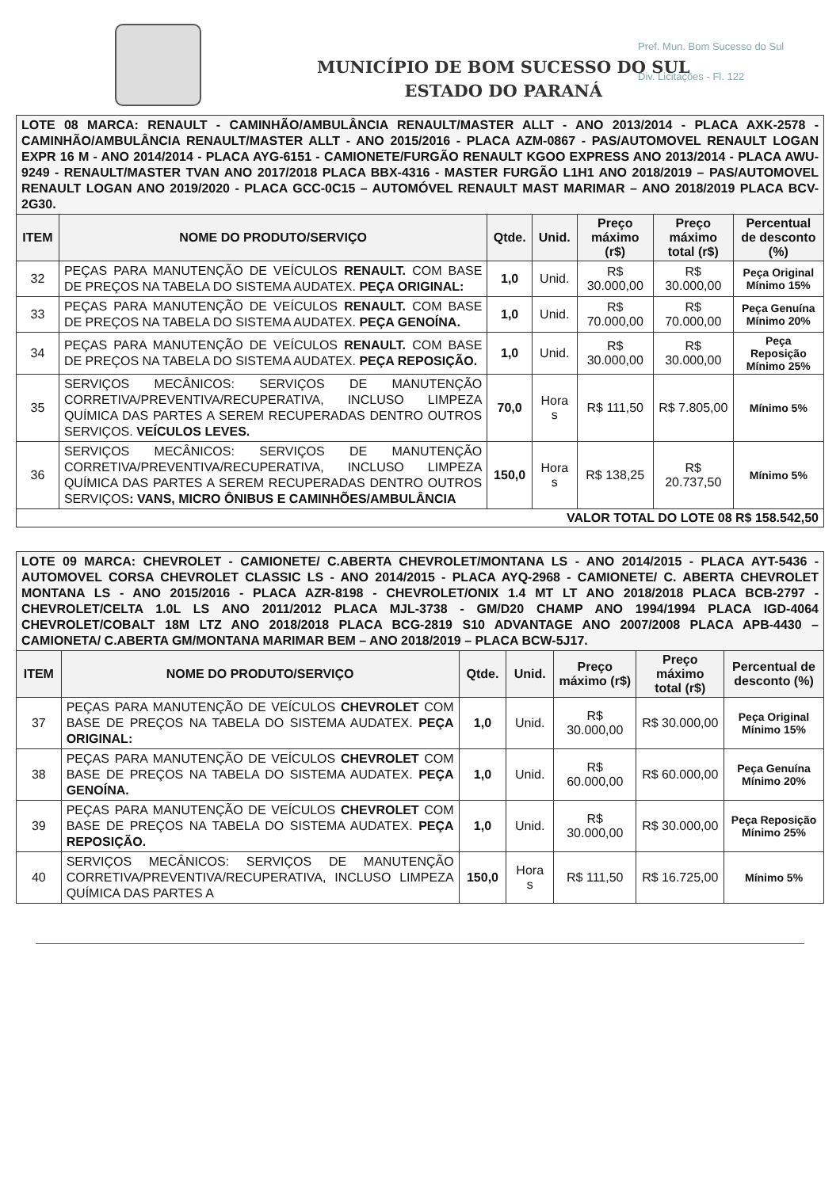Pref. Mun. Bom Sucesso do Sul
Div. Licitações - Fl. 122
MUNICÍPIO DE BOM SUCESSO DO SUL
ESTADO DO PARANÁ
| LOTE 08 MARCA: RENAULT - CAMINHÃO/AMBULÂNCIA RENAULT/MASTER ALLT - ANO 2013/2014 - PLACA AXK-2578 - CAMINHÃO/AMBULÂNCIA RENAULT/MASTER ALLT - ANO 2015/2016 - PLACA AZM-0867 - PAS/AUTOMOVEL RENAULT LOGAN EXPR 16 M - ANO 2014/2014 - PLACA AYG-6151 - CAMIONETE/FURGÃO RENAULT KGOO EXPRESS ANO 2013/2014 - PLACA AWU-9249 - RENAULT/MASTER TVAN ANO 2017/2018 PLACA BBX-4316 - MASTER FURGÃO L1H1 ANO 2018/2019 – PAS/AUTOMOVEL RENAULT LOGAN ANO 2019/2020 - PLACA GCC-0C15 – AUTOMÓVEL RENAULT MAST MARIMAR – ANO 2018/2019 PLACA BCV-2G30. | | | | | | |
| ITEM | NOME DO PRODUTO/SERVIÇO | Qtde. | Unid. | Preço máximo (r$) | Preço máximo total (r$) | Percentual de desconto (%) |
| 32 | PEÇAS PARA MANUTENÇÃO DE VEÍCULOS RENAULT. COM BASE DE PREÇOS NA TABELA DO SISTEMA AUDATEX. PEÇA ORIGINAL: | 1,0 | Unid. | R$ 30.000,00 | R$ 30.000,00 | Peça Original Mínimo 15% |
| 33 | PEÇAS PARA MANUTENÇÃO DE VEÍCULOS RENAULT. COM BASE DE PREÇOS NA TABELA DO SISTEMA AUDATEX. PEÇA GENOÍNA. | 1,0 | Unid. | R$ 70.000,00 | R$ 70.000,00 | Peça Genuína Mínimo 20% |
| 34 | PEÇAS PARA MANUTENÇÃO DE VEÍCULOS RENAULT. COM BASE DE PREÇOS NA TABELA DO SISTEMA AUDATEX. PEÇA REPOSIÇÃO. | 1,0 | Unid. | R$ 30.000,00 | R$ 30.000,00 | Peça Reposição Mínimo 25% |
| 35 | SERVIÇOS MECÂNICOS: SERVIÇOS DE MANUTENÇÃO CORRETIVA/PREVENTIVA/RECUPERATIVA, INCLUSO LIMPEZA QUÍMICA DAS PARTES A SEREM RECUPERADAS DENTRO OUTROS SERVIÇOS. VEÍCULOS LEVES. | 70,0 | Hora s | R$ 111,50 | R$ 7.805,00 | Mínimo 5% |
| 36 | SERVIÇOS MECÂNICOS: SERVIÇOS DE MANUTENÇÃO CORRETIVA/PREVENTIVA/RECUPERATIVA, INCLUSO LIMPEZA QUÍMICA DAS PARTES A SEREM RECUPERADAS DENTRO OUTROS SERVIÇOS : VANS, MICRO ÔNIBUS E CAMINHÕES/AMBULÂNCIA | 150,0 | Hora s | R$ 138,25 | R$ 20.737,50 | Mínimo 5% |
| VALOR TOTAL DO LOTE 08 R$ 158.542,50 | | | | | | |
| LOTE 09 MARCA: CHEVROLET - CAMIONETE/ C.ABERTA CHEVROLET/MONTANA LS - ANO 2014/2015 - PLACA AYT-5436 - AUTOMOVEL CORSA CHEVROLET CLASSIC LS - ANO 2014/2015 - PLACA AYQ-2968 - CAMIONETE/ C. ABERTA CHEVROLET MONTANA LS - ANO 2015/2016 - PLACA AZR-8198 - CHEVROLET/ONIX 1.4 MT LT ANO 2018/2018 PLACA BCB-2797 - CHEVROLET/CELTA 1.0L LS ANO 2011/2012 PLACA MJL-3738 - GM/D20 CHAMP ANO 1994/1994 PLACA IGD-4064 CHEVROLET/COBALT 18M LTZ ANO 2018/2018 PLACA BCG-2819 S10 ADVANTAGE ANO 2007/2008 PLACA APB-4430 – CAMIONETA/ C.ABERTA GM/MONTANA MARIMAR BEM – ANO 2018/2019 – PLACA BCW-5J17. | | | | | | |
| ITEM | NOME DO PRODUTO/SERVIÇO | Qtde. | Unid. | Preço máximo (r$) | Preço máximo total (r$) | Percentual de desconto (%) |
| 37 | PEÇAS PARA MANUTENÇÃO DE VEÍCULOS CHEVROLET COM BASE DE PREÇOS NA TABELA DO SISTEMA AUDATEX. PEÇA ORIGINAL: | 1,0 | Unid. | R$ 30.000,00 | R$ 30.000,00 | Peça Original Mínimo 15% |
| 38 | PEÇAS PARA MANUTENÇÃO DE VEÍCULOS CHEVROLET COM BASE DE PREÇOS NA TABELA DO SISTEMA AUDATEX. PEÇA GENOÍNA. | 1,0 | Unid. | R$ 60.000,00 | R$ 60.000,00 | Peça Genuína Mínimo 20% |
| 39 | PEÇAS PARA MANUTENÇÃO DE VEÍCULOS CHEVROLET COM BASE DE PREÇOS NA TABELA DO SISTEMA AUDATEX. PEÇA REPOSIÇÃO. | 1,0 | Unid. | R$ 30.000,00 | R$ 30.000,00 | Peça Reposição Mínimo 25% |
| 40 | SERVIÇOS MECÂNICOS: SERVIÇOS DE MANUTENÇÃO CORRETIVA/PREVENTIVA/RECUPERATIVA, INCLUSO LIMPEZA QUÍMICA DAS PARTES A | 150,0 | Hora s | R$ 111,50 | R$ 16.725,00 | Mínimo 5% |